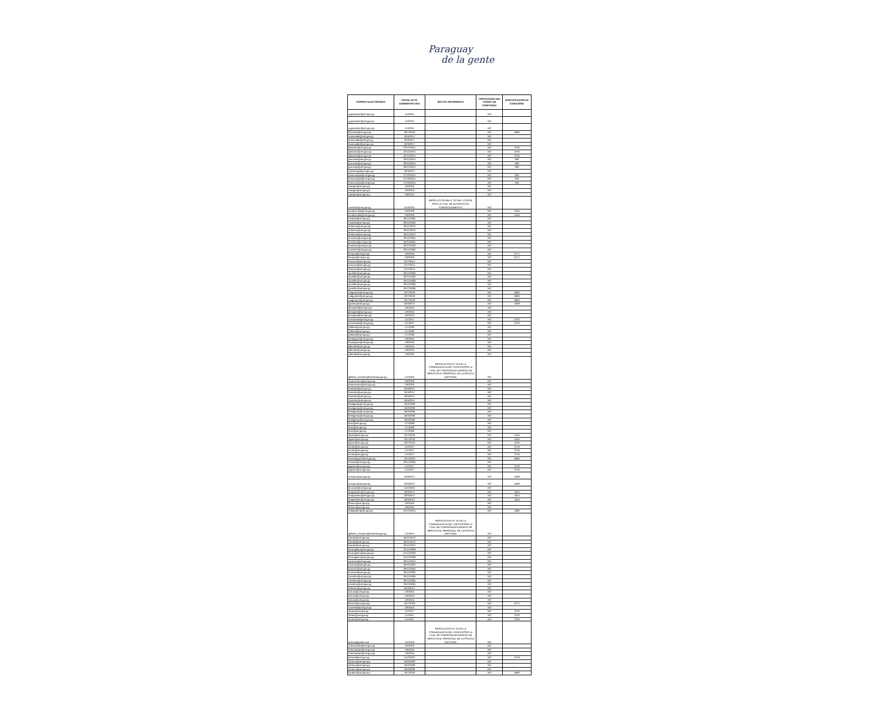Paraguay
de la gente
| CORREO ELECTRONICO | FECHA ACTO ADMINISTRATIVO | MOTIVO MOVIMIENTO | TIPIFICACION DEL CARGO DE CONFIANZA | IDENTIFICADOR DE CONCURSO |
| --- | --- | --- | --- | --- |
| cygonzalez@set.gov.py | 1/4/2011 | | NO | |
| cygonzalez@set.gov.py | 1/4/2011 | | NO | |
| cygonzalez@set.gov.py | 1/4/2011 | | NO | |
| fbrizuela@set.gov.py | 30/7/2018 | | NO | 5806 |
| marecalde@set.gov.py | 25/9/2017 | | NO | |
| marecalde@set.gov.py | 25/9/2017 | | NO | |
| marecalde@set.gov.py | 25/9/2017 | | NO | |
| jtalavera@set.gov.py | 22/12/2014 | | NO | 3725 |
| jtalavera@set.gov.py | 22/12/2014 | | NO | 3725 |
| jtalavera@set.gov.py | 22/12/2014 | | NO | 3725 |
| juacosta@set.gov.py | 29/12/2014 | | NO | 990 |
| juacosta@set.gov.py | 29/12/2014 | | NO | 990 |
| juacosta@set.gov.py | 29/12/2014 | | NO | 990 |
| ralvarenga@set.gov.py | 25/9/2017 | | NO | |
| marocampo@set.gov.py | 27/10/2014 | | NO | 635 |
| marocampo@set.gov.py | 27/10/2014 | | NO | 635 |
| marocampo@set.gov.py | 27/10/2014 | | NO | 635 |
| salegre@set.gov.py | 1/8/2015 | | NO | |
| salegre@set.gov.py | 1/8/2015 | | NO | |
| salegre@set.gov.py | 1/8/2015 | | NO | |
| rmarmol@set.gov.py | 24/3/2011 | RESOLUCION MH N° 92 DEL 17/10/18, POR LA CUAL SE AUTORIZA SU COMISIONAMIENTO. | NO | |
| evalenzuela@set.gov.py | 1/8/2018 | | NO | 5155 |
| evalenzuela@set.gov.py | 1/8/2018 | | NO | 5155 |
| rzabala@set.gov.py | 29/12/2004 | | NO | |
| rzabala@set.gov.py | 29/12/2004 | | NO | |
| anfarina@set.gov.py | 26/11/2012 | | NO | |
| anfarina@set.gov.py | 26/11/2012 | | NO | |
| anfarina@set.gov.py | 26/11/2012 | | NO | |
| minsfran@set.gov.py | 29/12/2004 | | NO | |
| minsfran@set.gov.py | 29/12/2004 | | NO | |
| nramirez@set.gov.py | 29/12/2006 | | NO | |
| nramirez@set.gov.py | 29/12/2006 | | NO | |
| lmujica@set.gov.py | 1/8/2018 | | NO | 5771 |
| lmujica@set.gov.py | 1/8/2018 | | NO | 5771 |
| masosa@set.gov.py | 21/7/2014 | | NO | |
| masosa@set.gov.py | 21/7/2014 | | NO | |
| masosa@set.gov.py | 21/7/2014 | | NO | |
| zportillo@set.gov.py | 29/12/2006 | | NO | |
| zportillo@set.gov.py | 29/12/2006 | | NO | |
| zportillo@set.gov.py | 29/12/2006 | | NO | |
| zportillo@set.gov.py | 29/12/2006 | | NO | |
| zportillo@set.gov.py | 29/12/2006 | | NO | |
| rodgomez@set.gov.py | 23/7/2018 | | NO | 5806 |
| rodgomez@set.gov.py | 23/7/2018 | | NO | 5806 |
| rodgomez@set.gov.py | 23/7/2018 | | NO | 5806 |
| lgomez@set.gov.py | 25/9/2017 | | NO | 4599 |
| phospital@set.gov.py | 1/8/2015 | | NO | |
| phospital@set.gov.py | 1/8/2015 | | NO | |
| phospital@set.gov.py | 1/8/2015 | | NO | |
| smachado@set.gov.py | 1/1/2017 | | NO | 3723 |
| smachado@set.gov.py | 1/1/2017 | | NO | 3723 |
| jvillamil@set.gov.py | 1/7/2009 | | NO | |
| jvillamil@set.gov.py | 1/7/2009 | | NO | |
| jvillamil@set.gov.py | 1/7/2009 | | NO | |
| lirodriguez@set.gov.py | 1/8/2015 | | NO | |
| lirodriguez@set.gov.py | 1/8/2015 | | NO | |
| jaliende@set.gov.py | 1/8/2015 | | NO | |
| jaliende@set.gov.py | 1/8/2015 | | NO | |
| jaliende@set.gov.py | 1/8/2015 | | NO | |
| gilberto_morales@hacienda.gov.py | 1/1/2016 | RESOLUCION N° 70 DE LA COMANDANCIA DEL 12/01/18 POR LA CUAL SE COMISIONA EN MISION DE SERVICIO AL PERSONAL DE LA POLICIA NACIONAL | NO | |
| maricaceres@set.gov.py | 1/8/2015 | | NO | |
| maricaceres@set.gov.py | 1/8/2015 | | NO | |
| fvaliente@set.gov.py | 25/9/2017 | | NO | |
| fvaliente@set.gov.py | 25/9/2017 | | NO | |
| fvaliente@set.gov.py | 25/9/2017 | | NO | |
| fvaliente@set.gov.py | 25/9/2017 | | NO | |
| lmelgarejo@set.gov.py | 18/2/2009 | | NO | |
| lmelgarejo@set.gov.py | 18/2/2009 | | NO | |
| lmelgarejo@set.gov.py | 18/2/2009 | | NO | |
| lmelgarejo@set.gov.py | 18/2/2009 | | NO | |
| lmelgarejo@set.gov.py | 18/2/2009 | | NO | |
| lruiz@set.gov.py | 1/7/2009 | | NO | |
| lruiz@set.gov.py | 1/7/2009 | | NO | |
| lruiz@set.gov.py | 1/7/2009 | | NO | |
| ilopez@set.gov.py | 16/7/2018 | | NO | 5155 |
| ilopez@set.gov.py | 16/7/2018 | | NO | 5155 |
| ilopez@set.gov.py | 16/7/2018 | | NO | 5155 |
| esolis@set.gov.py | 1/1/2017 | | NO | 3716 |
| esolis@set.gov.py | 1/1/2017 | | NO | 3716 |
| esolis@set.gov.py | 1/1/2017 | | NO | 3716 |
| marodriguez@set.gov.py | 16/7/2018 | | NO | 5806 |
| smaciel@set.gov.py | 29/12/2004 | | NO | |
| jaguero@set.gov.py | 1/1/2017 | | NO | 3716 |
| jaguero@set.gov.py | 1/1/2017 | | NO | 3716 |
| mzayas@set.gov.py | 19/9/2017 | | NO | 4599 |
| mzayas@set.gov.py | 19/9/2017 | | NO | 4599 |
| bcoronel@set.gov.py | 11/2/2013 | | NO | |
| maparedes@set.gov.py | 20/9/2017 | | NO | 4615 |
| maparedes@set.gov.py | 20/9/2017 | | NO | 4615 |
| maparedes@set.gov.py | 20/9/2017 | | NO | 4615 |
| ffranco@set.gov.py | 1/8/2015 | | NO | |
| ffranco@set.gov.py | 1/8/2015 | | NO | |
| ndelpadre@set.gov.py | 22/12/2014 | | NO | 1085 |
| gilberto_morales@hacienda.gov.py | 1/1/2013 | RESOLUCION N° 70 DE LA COMANDANCIA DEL 12/01/18 POR LA CUAL SE COMISIONA EN MISION DE SERVICIO AL PERSONAL DE LA POLICIA NACIONAL | NO | |
| lzarate@set.gov.py | 26/11/2012 | | NO | |
| lzarate@set.gov.py | 26/11/2012 | | NO | |
| lzarate@set.gov.py | 26/11/2012 | | NO | |
| hmongelos@set.gov.py | 24/12/2009 | | NO | |
| hmongelos@set.gov.py | 24/12/2009 | | NO | |
| hmongelos@set.gov.py | 24/12/2009 | | NO | |
| carenas@set.gov.py | 26/11/2012 | | NO | |
| fromero@set.gov.py | 29/12/2004 | | NO | |
| fromero@set.gov.py | 29/12/2004 | | NO | |
| fromero@set.gov.py | 29/12/2004 | | NO | |
| cmedina@set.gov.py | 29/12/2004 | | NO | |
| cmedina@set.gov.py | 29/12/2004 | | NO | |
| cmedina@set.gov.py | 29/12/2004 | | NO | |
| mflecha@set.gov.py | 25/9/2017 | | NO | |
| lozuna@set.gov.py | 1/8/2015 | | NO | |
| lozuna@set.gov.py | 1/8/2015 | | NO | |
| lozuna@set.gov.py | 1/8/2015 | | NO | |
| llozuna@set.gov.py | 16/7/2018 | | NO | 5771 |
| rooviedo@set.gov.py | 1/8/2015 | | NO | |
| vbaez@set.gov.py | 1/1/2017 | | NO | 3720 |
| vbaez@set.gov.py | 1/1/2017 | | NO | 3720 |
| vbaez@set.gov.py | 1/1/2017 | | NO | 3720 |
| policia@gmail.com | 1/5/2016 | RESOLUCION N° 70 DE LA COMANDANCIA DEL 12/01/18 POR LA CUAL SE COMISIONA EN MISION DE SERVICIO AL PERSONAL DE LA POLICIA NACIONAL | NO | |
| crfernandez@set.gov.py | 1/8/2015 | | NO | |
| crfernandez@set.gov.py | 1/8/2015 | | NO | |
| crfernandez@set.gov.py | 1/8/2015 | | NO | |
| emorel@set.gov.py | 11/2/2013 | | NO | 3719 |
| cfranco@set.gov.py | 18/2/2009 | | NO | |
| cfranco@set.gov.py | 18/2/2009 | | NO | |
| cfranco@set.gov.py | 18/2/2009 | | NO | |
| fandino@set.gov.py | 16/7/2018 | | NO | 5806 |